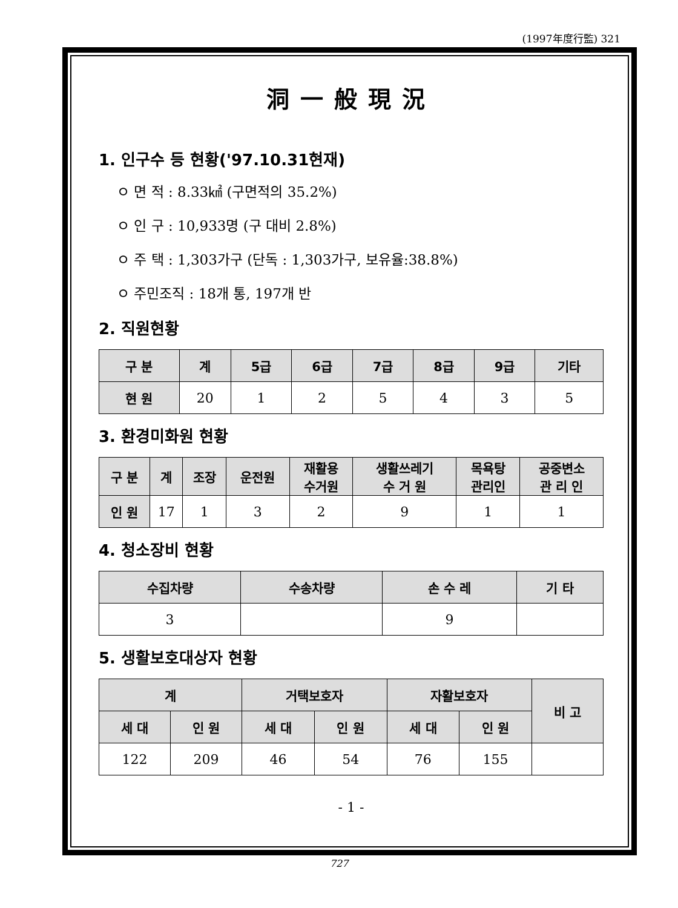(1997年度行監) 321
洞一般現況
1. 인구수 등 현황('97.10.31현재)
ㅇ 면 적 : 8.33㎢ (구면적의 35.2%)
ㅇ 인 구 : 10,933명 (구 대비 2.8%)
ㅇ 주 택 : 1,303가구 (단독 : 1,303가구, 보유율:38.8%)
ㅇ 주민조직 : 18개 통, 197개 반
2. 직원현황
| 구 분 | 계 | 5급 | 6급 | 7급 | 8급 | 9급 | 기타 |
| --- | --- | --- | --- | --- | --- | --- | --- |
| 현 원 | 20 | 1 | 2 | 5 | 4 | 3 | 5 |
3. 환경미화원 현황
| 구 분 | 계 | 조장 | 운전원 | 재활용 수거원 | 생활쓰레기 수 거 원 | 목욕탕 관리인 | 공중변소 관 리 인 |
| --- | --- | --- | --- | --- | --- | --- | --- |
| 인 원 | 17 | 1 | 3 | 2 | 9 | 1 | 1 |
4. 청소장비 현황
| 수집차량 | 수송차량 | 손 수 레 | 기 타 |
| --- | --- | --- | --- |
| 3 | | 9 | |
5. 생활보호대상자 현황
| 계 | | 거택보호자 | | 자활보호자 | | 비 고 |
| --- | --- | --- | --- | --- | --- | --- |
| 세 대 | 인 원 | 세 대 | 인 원 | 세 대 | 인 원 | |
| 122 | 209 | 46 | 54 | 76 | 155 | |
- 1 -
727